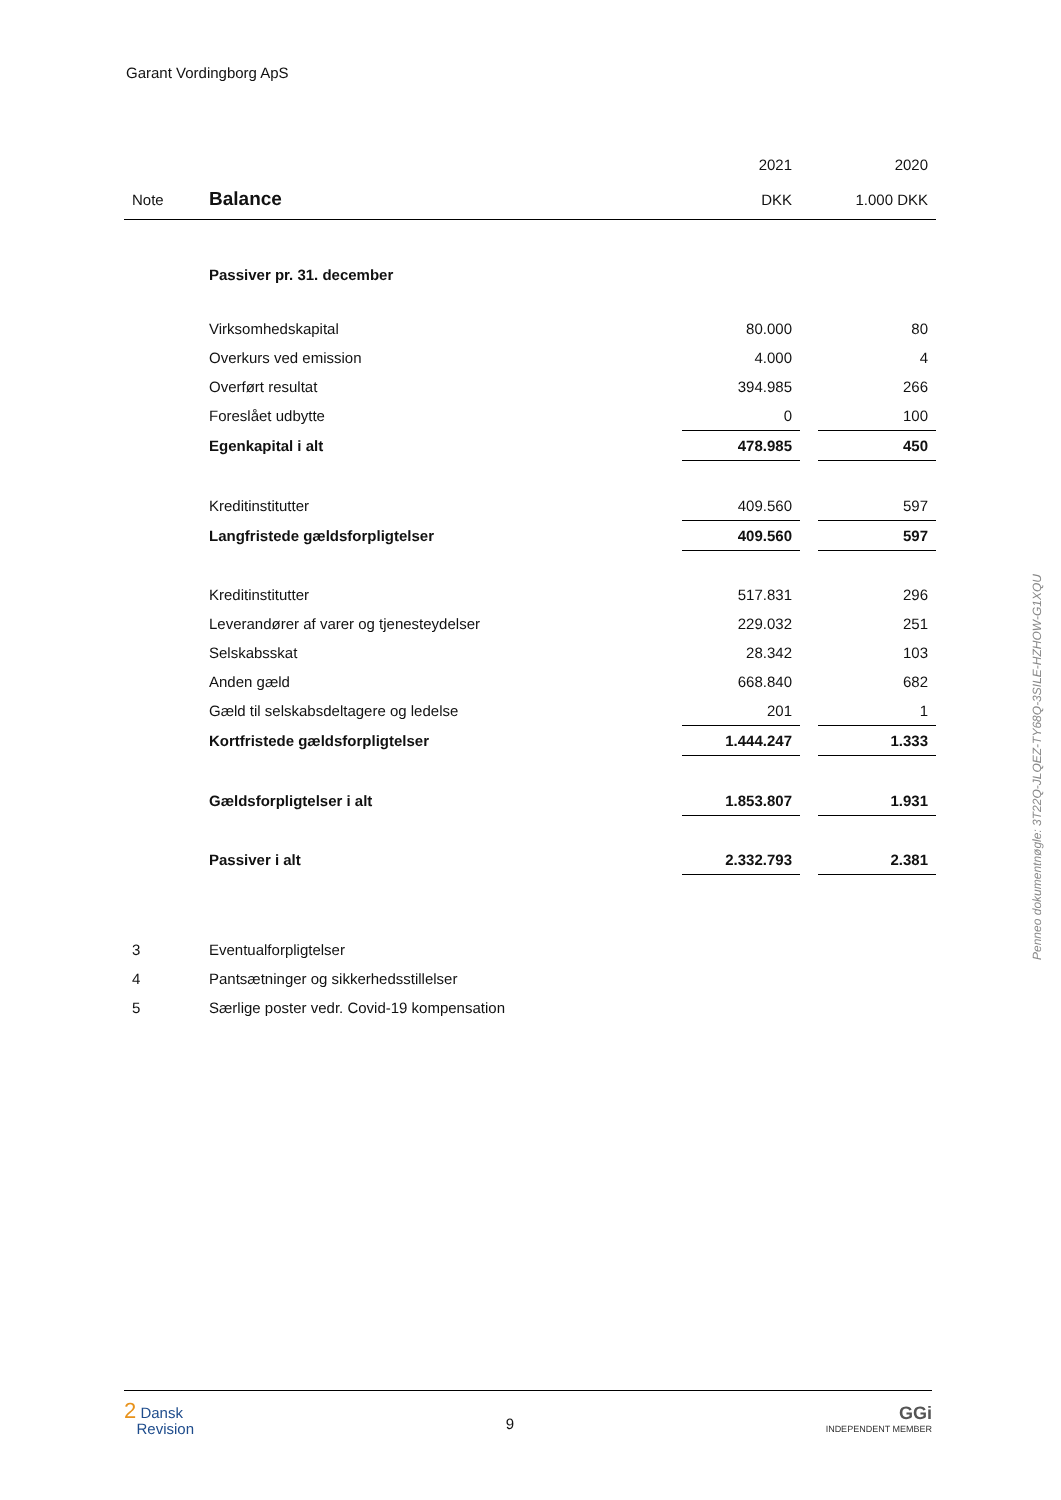Garant Vordingborg ApS
| | | 2021 | | 2020 |
| Note | Balance | DKK | | 1.000 DKK |
| | Passiver pr. 31. december | | | |
| | Virksomhedskapital | 80.000 | | 80 |
| | Overkurs ved emission | 4.000 | | 4 |
| | Overført resultat | 394.985 | | 266 |
| | Foreslået udbytte | 0 | | 100 |
| | Egenkapital i alt | 478.985 | | 450 |
| | Kreditinstitutter | 409.560 | | 597 |
| | Langfristede gældsforpligtelser | 409.560 | | 597 |
| | Kreditinstitutter | 517.831 | | 296 |
| | Leverandører af varer og tjenesteydelser | 229.032 | | 251 |
| | Selskabsskat | 28.342 | | 103 |
| | Anden gæld | 668.840 | | 682 |
| | Gæld til selskabsdeltagere og ledelse | 201 | | 1 |
| | Kortfristede gældsforpligtelser | 1.444.247 | | 1.333 |
| | Gældsforpligtelser i alt | 1.853.807 | | 1.931 |
| | Passiver i alt | 2.332.793 | | 2.381 |
| 3 | Eventualforpligtelser | | | |
| 4 | Pantsætninger og sikkerhedsstillelser | | | |
| 5 | Særlige poster vedr. Covid-19 kompensation | | | |
Penneo dokumentnøgle: 3T22Q-JLQEZ-TY68Q-3SILE-HZHOW-G1XQU
2 Dansk
Revision
9
GGi
INDEPENDENT MEMBER